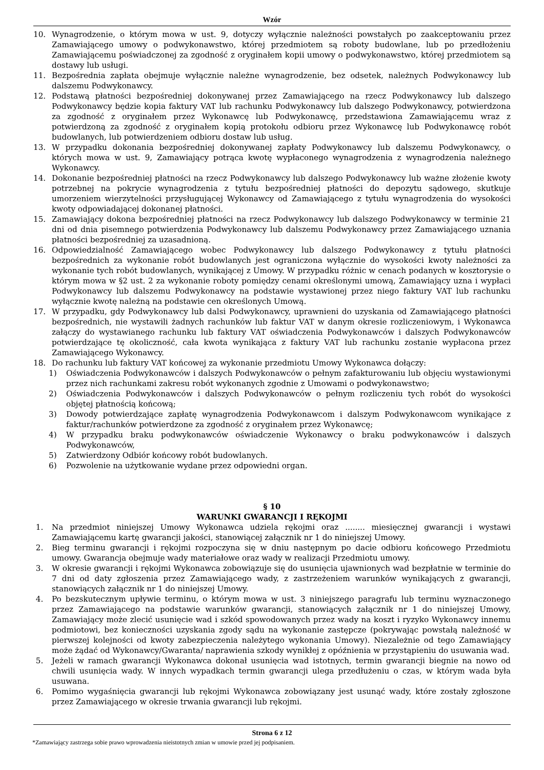Wzór
10. Wynagrodzenie, o którym mowa w ust. 9, dotyczy wyłącznie należności powstałych po zaakceptowaniu przez Zamawiającego umowy o podwykonawstwo, której przedmiotem są roboty budowlane, lub po przedłożeniu Zamawiającemu poświadczonej za zgodność z oryginałem kopii umowy o podwykonawstwo, której przedmiotem są dostawy lub usługi.
11. Bezpośrednia zapłata obejmuje wyłącznie należne wynagrodzenie, bez odsetek, należnych Podwykonawcy lub dalszemu Podwykonawcy.
12. Podstawą płatności bezpośredniej dokonywanej przez Zamawiającego na rzecz Podwykonawcy lub dalszego Podwykonawcy będzie kopia faktury VAT lub rachunku Podwykonawcy lub dalszego Podwykonawcy, potwierdzona za zgodność z oryginałem przez Wykonawcę lub Podwykonawcę, przedstawiona Zamawiającemu wraz z potwierdzoną za zgodność z oryginałem kopią protokołu odbioru przez Wykonawcę lub Podwykonawcę robót budowlanych, lub potwierdzeniem odbioru dostaw lub usług.
13. W przypadku dokonania bezpośredniej dokonywanej zapłaty Podwykonawcy lub dalszemu Podwykonawcy, o których mowa w ust. 9, Zamawiający potrąca kwotę wypłaconego wynagrodzenia z wynagrodzenia należnego Wykonawcy.
14. Dokonanie bezpośredniej płatności na rzecz Podwykonawcy lub dalszego Podwykonawcy lub ważne złożenie kwoty potrzebnej na pokrycie wynagrodzenia z tytułu bezpośredniej płatności do depozytu sądowego, skutkuje umorzeniem wierzytelności przysługującej Wykonawcy od Zamawiającego z tytułu wynagrodzenia do wysokości kwoty odpowiadającej dokonanej płatności.
15. Zamawiający dokona bezpośredniej płatności na rzecz Podwykonawcy lub dalszego Podwykonawcy w terminie 21 dni od dnia pisemnego potwierdzenia Podwykonawcy lub dalszemu Podwykonawcy przez Zamawiającego uznania płatności bezpośredniej za uzasadnioną.
16. Odpowiedzialność Zamawiającego wobec Podwykonawcy lub dalszego Podwykonawcy z tytułu płatności bezpośrednich za wykonanie robót budowlanych jest ograniczona wyłącznie do wysokości kwoty należności za wykonanie tych robót budowlanych, wynikającej z Umowy. W przypadku różnic w cenach podanych w kosztorysie o którym mowa w §2 ust. 2 za wykonanie roboty pomiędzy cenami określonymi umową, Zamawiający uzna i wypłaci Podwykonawcy lub dalszemu Podwykonawcy na podstawie wystawionej przez niego faktury VAT lub rachunku wyłącznie kwotę należną na podstawie cen określonych Umową.
17. W przypadku, gdy Podwykonawcy lub dalsi Podwykonawcy, uprawnieni do uzyskania od Zamawiającego płatności bezpośrednich, nie wystawili żadnych rachunków lub faktur VAT w danym okresie rozliczeniowym, i Wykonawca załączy do wystawianego rachunku lub faktury VAT oświadczenia Podwykonawców i dalszych Podwykonawców potwierdzające tę okoliczność, cała kwota wynikająca z faktury VAT lub rachunku zostanie wypłacona przez Zamawiającego Wykonawcy.
18. Do rachunku lub faktury VAT końcowej za wykonanie przedmiotu Umowy Wykonawca dołączy:
1) Oświadczenia Podwykonawców i dalszych Podwykonawców o pełnym zafakturowaniu lub objęciu wystawionymi przez nich rachunkami zakresu robót wykonanych zgodnie z Umowami o podwykonawstwo;
2) Oświadczenia Podwykonawców i dalszych Podwykonawców o pełnym rozliczeniu tych robót do wysokości objętej płatnością końcową;
3) Dowody potwierdzające zapłatę wynagrodzenia Podwykonawcom i dalszym Podwykonawcom wynikające z faktur/rachunków potwierdzone za zgodność z oryginałem przez Wykonawcę;
4) W przypadku braku podwykonawców oświadczenie Wykonawcy o braku podwykonawców i dalszych Podwykonawców,
5) Zatwierdzony Odbiór końcowy robót budowlanych.
6) Pozwolenie na użytkowanie wydane przez odpowiedni organ.
§ 10
WARUNKI GWARANCJI I RĘKOJMI
1. Na przedmiot niniejszej Umowy Wykonawca udziela rękojmi oraz ........ miesięcznej gwarancji i wystawi Zamawiającemu kartę gwarancji jakości, stanowiącej załącznik nr 1 do niniejszej Umowy.
2. Bieg terminu gwarancji i rękojmi rozpoczyna się w dniu następnym po dacie odbioru końcowego Przedmiotu umowy. Gwarancja obejmuje wady materiałowe oraz wady w realizacji Przedmiotu umowy.
3. W okresie gwarancji i rękojmi Wykonawca zobowiązuje się do usunięcia ujawnionych wad bezpłatnie w terminie do 7 dni od daty zgłoszenia przez Zamawiającego wady, z zastrzeżeniem warunków wynikających z gwarancji, stanowiących załącznik nr 1 do niniejszej Umowy.
4. Po bezskutecznym upływie terminu, o którym mowa w ust. 3 niniejszego paragrafu lub terminu wyznaczonego przez Zamawiającego na podstawie warunków gwarancji, stanowiących załącznik nr 1 do niniejszej Umowy, Zamawiający może zlecić usunięcie wad i szkód spowodowanych przez wady na koszt i ryzyko Wykonawcy innemu podmiotowi, bez konieczności uzyskania zgody sądu na wykonanie zastępcze (pokrywając powstałą należność w pierwszej kolejności od kwoty zabezpieczenia należytego wykonania Umowy). Niezależnie od tego Zamawiający może żądać od Wykonawcy/Gwaranta/ naprawienia szkody wynikłej z opóźnienia w przystąpieniu do usuwania wad.
5. Jeżeli w ramach gwarancji Wykonawca dokonał usunięcia wad istotnych, termin gwarancji biegnie na nowo od chwili usunięcia wady. W innych wypadkach termin gwarancji ulega przedłużeniu o czas, w którym wada była usuwana.
6. Pomimo wygaśnięcia gwarancji lub rękojmi Wykonawca zobowiązany jest usunąć wady, które zostały zgłoszone przez Zamawiającego w okresie trwania gwarancji lub rękojmi.
Strona 6 z 12
*Zamawiający zastrzega sobie prawo wprowadzenia nieistotnych zmian w umowie przed jej podpisaniem.